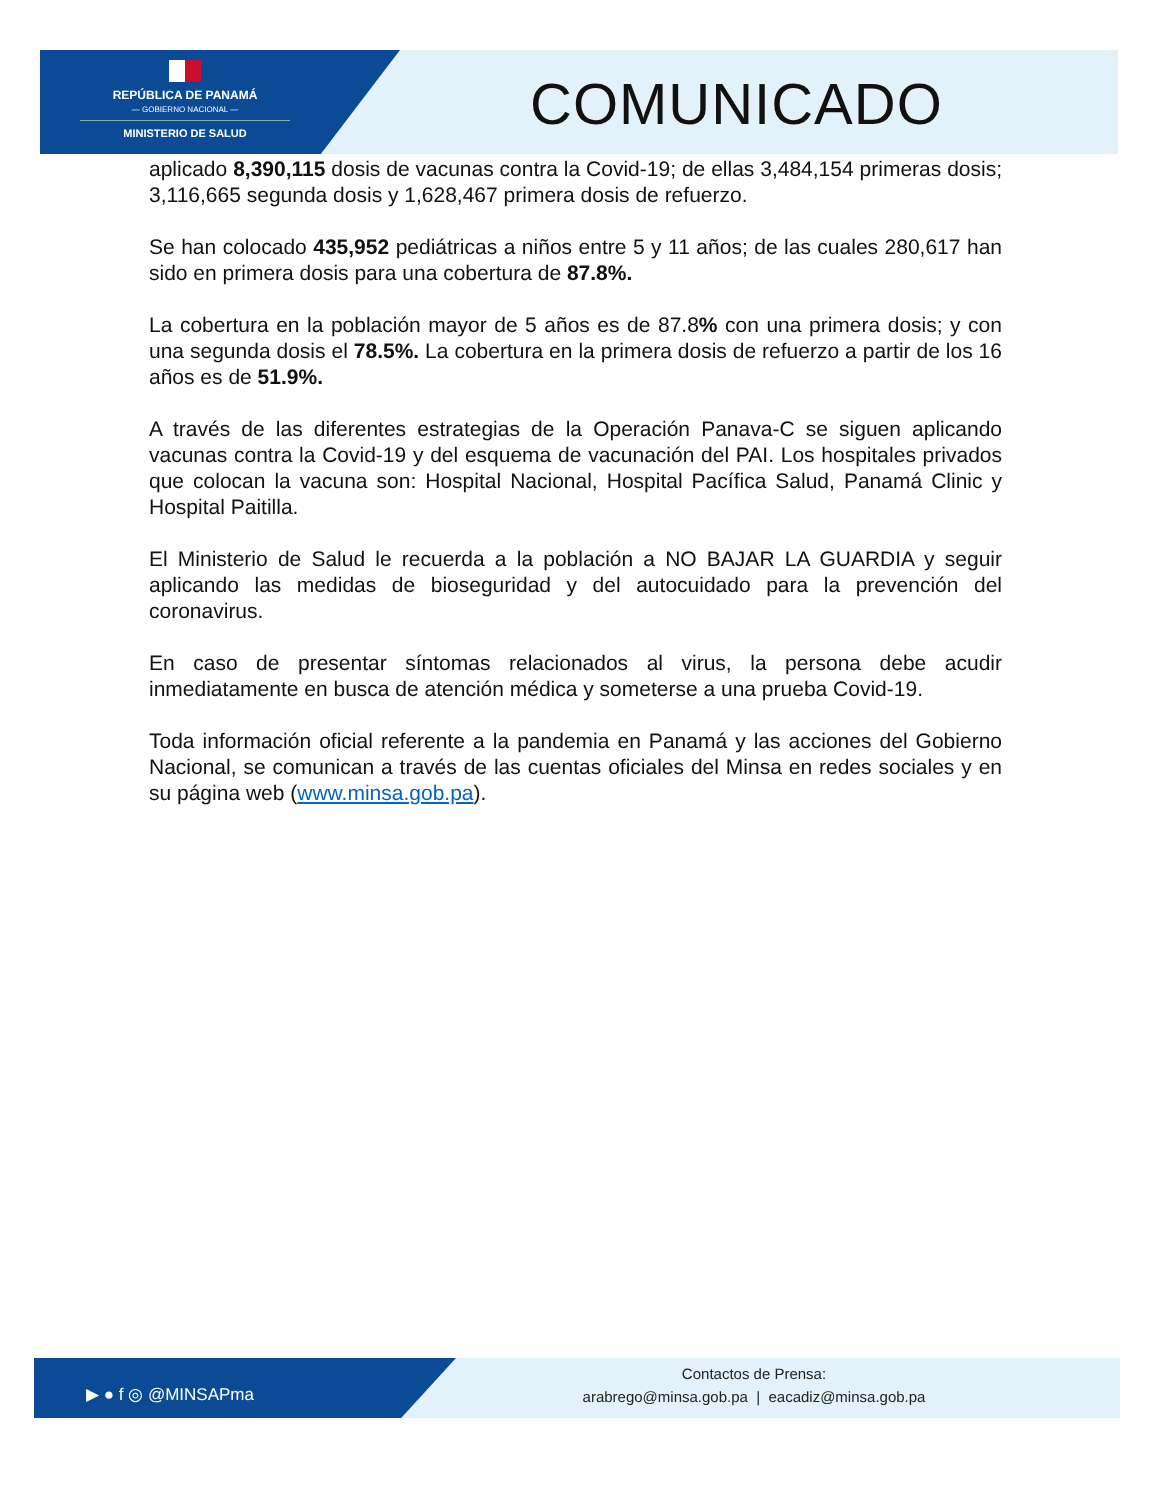REPÚBLICA DE PANAMÁ
— GOBIERNO NACIONAL —
MINISTERIO DE SALUD
COMUNICADO
aplicado 8,390,115 dosis de vacunas contra la Covid-19; de ellas 3,484,154 primeras dosis; 3,116,665 segunda dosis y 1,628,467 primera dosis de refuerzo.
Se han colocado 435,952 pediátricas a niños entre 5 y 11 años; de las cuales 280,617 han sido en primera dosis para una cobertura de 87.8%.
La cobertura en la población mayor de 5 años es de 87.8% con una primera dosis; y con una segunda dosis el 78.5%. La cobertura en la primera dosis de refuerzo a partir de los 16 años es de 51.9%.
A través de las diferentes estrategias de la Operación Panava-C se siguen aplicando vacunas contra la Covid-19 y del esquema de vacunación del PAI. Los hospitales privados que colocan la vacuna son: Hospital Nacional, Hospital Pacífica Salud, Panamá Clinic y Hospital Paitilla.
El Ministerio de Salud le recuerda a la población a NO BAJAR LA GUARDIA y seguir aplicando las medidas de bioseguridad y del autocuidado para la prevención del coronavirus.
En caso de presentar síntomas relacionados al virus, la persona debe acudir inmediatamente en busca de atención médica y someterse a una prueba Covid-19.
Toda información oficial referente a la pandemia en Panamá y las acciones del Gobierno Nacional, se comunican a través de las cuentas oficiales del Minsa en redes sociales y en su página web (www.minsa.gob.pa).
▶ ● f ◎ @MINSAPma
Contactos de Prensa:
arabrego@minsa.gob.pa | eacadiz@minsa.gob.pa